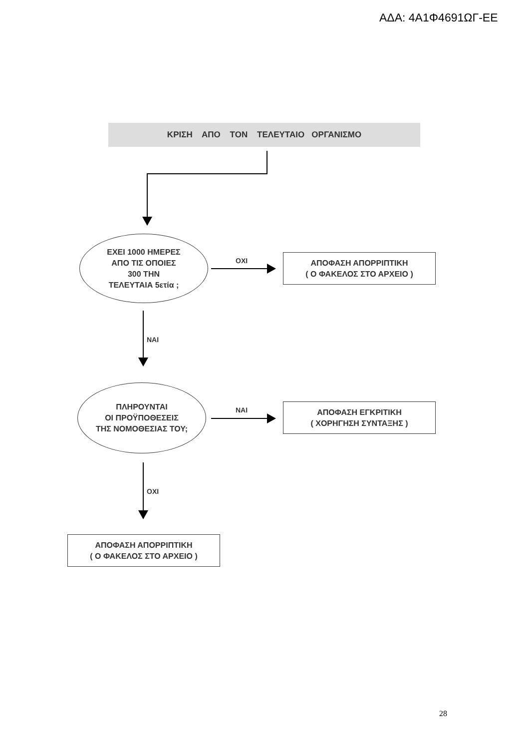ΑΔΑ: 4Α1Φ4691ΩΓ-ΕΕ
ΚΡΙΣΗ ΑΠΟ ΤΟΝ ΤΕΛΕΥΤΑΙΟ ΟΡΓΑΝΙΣΜΟ
ΕΧΕΙ 1000 ΗΜΕΡΕΣ
ΑΠΟ ΤΙΣ ΟΠΟΙΕΣ
300 ΤΗΝ
ΤΕΛΕΥΤΑΙΑ 5ετία ;
ΟΧΙ
ΑΠΟΦΑΣΗ ΑΠΟΡΡΙΠΤΙΚΗ
( Ο ΦΑΚΕΛΟΣ ΣΤΟ ΑΡΧΕΙΟ )
ΝΑΙ
ΠΛΗΡΟΥΝΤΑΙ
ΟΙ ΠΡΟΫΠΟΘΕΣΕΙΣ
ΤΗΣ ΝΟΜΟΘΕΣΙΑΣ ΤΟΥ;
ΝΑΙ
ΑΠΟΦΑΣΗ ΕΓΚΡΙΤΙΚΗ
( ΧΟΡΗΓΗΣΗ ΣΥΝΤΑΞΗΣ )
ΟΧΙ
ΑΠΟΦΑΣΗ ΑΠΟΡΡΙΠΤΙΚΗ
( Ο ΦΑΚΕΛΟΣ ΣΤΟ ΑΡΧΕΙΟ )
28